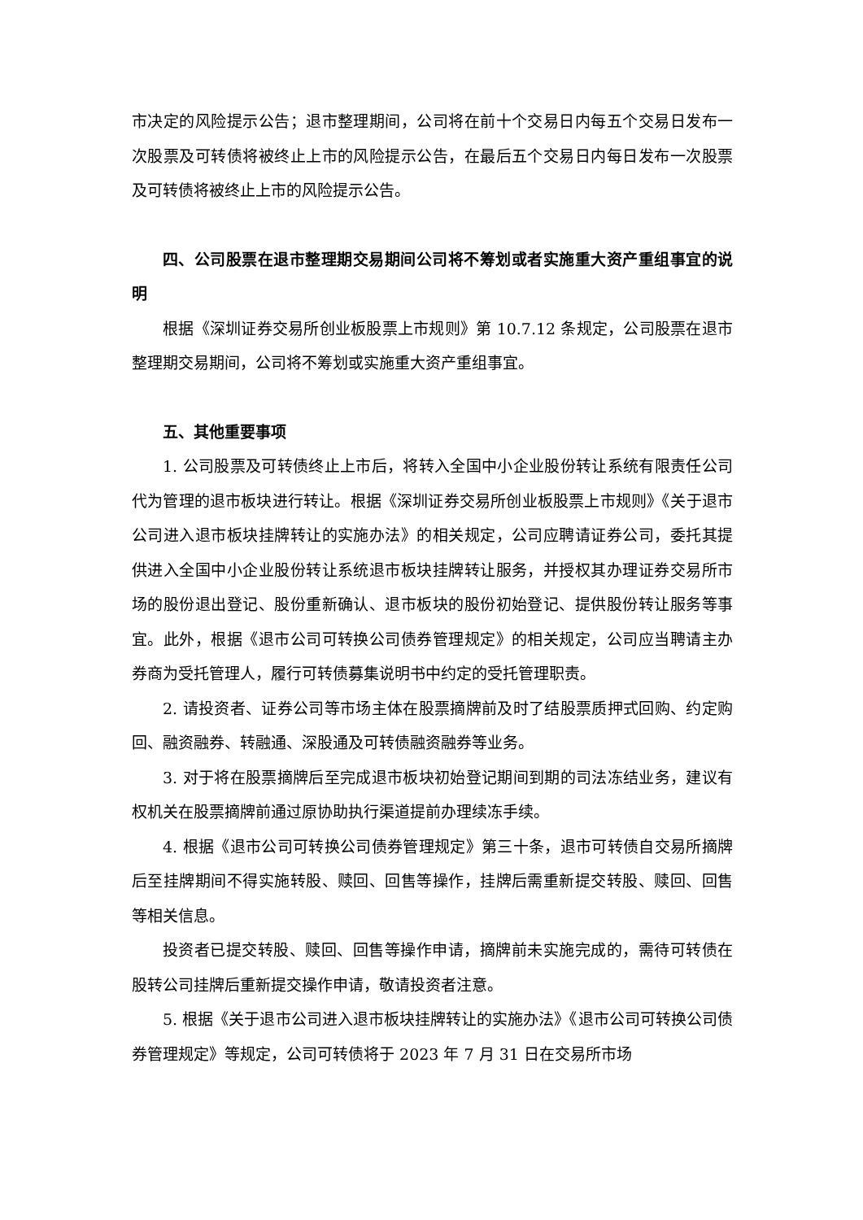市决定的风险提示公告；退市整理期间，公司将在前十个交易日内每五个交易日发布一次股票及可转债将被终止上市的风险提示公告，在最后五个交易日内每日发布一次股票及可转债将被终止上市的风险提示公告。
四、公司股票在退市整理期交易期间公司将不筹划或者实施重大资产重组事宜的说明
根据《深圳证券交易所创业板股票上市规则》第 10.7.12 条规定，公司股票在退市整理期交易期间，公司将不筹划或实施重大资产重组事宜。
五、其他重要事项
1. 公司股票及可转债终止上市后，将转入全国中小企业股份转让系统有限责任公司代为管理的退市板块进行转让。根据《深圳证券交易所创业板股票上市规则》《关于退市公司进入退市板块挂牌转让的实施办法》的相关规定，公司应聘请证券公司，委托其提供进入全国中小企业股份转让系统退市板块挂牌转让服务，并授权其办理证券交易所市场的股份退出登记、股份重新确认、退市板块的股份初始登记、提供股份转让服务等事宜。此外，根据《退市公司可转换公司债券管理规定》的相关规定，公司应当聘请主办券商为受托管理人，履行可转债募集说明书中约定的受托管理职责。
2. 请投资者、证券公司等市场主体在股票摘牌前及时了结股票质押式回购、约定购回、融资融券、转融通、深股通及可转债融资融券等业务。
3. 对于将在股票摘牌后至完成退市板块初始登记期间到期的司法冻结业务，建议有权机关在股票摘牌前通过原协助执行渠道提前办理续冻手续。
4. 根据《退市公司可转换公司债券管理规定》第三十条，退市可转债自交易所摘牌后至挂牌期间不得实施转股、赎回、回售等操作，挂牌后需重新提交转股、赎回、回售等相关信息。
投资者已提交转股、赎回、回售等操作申请，摘牌前未实施完成的，需待可转债在股转公司挂牌后重新提交操作申请，敬请投资者注意。
5. 根据《关于退市公司进入退市板块挂牌转让的实施办法》《退市公司可转换公司债券管理规定》等规定，公司可转债将于 2023 年 7 月 31 日在交易所市场